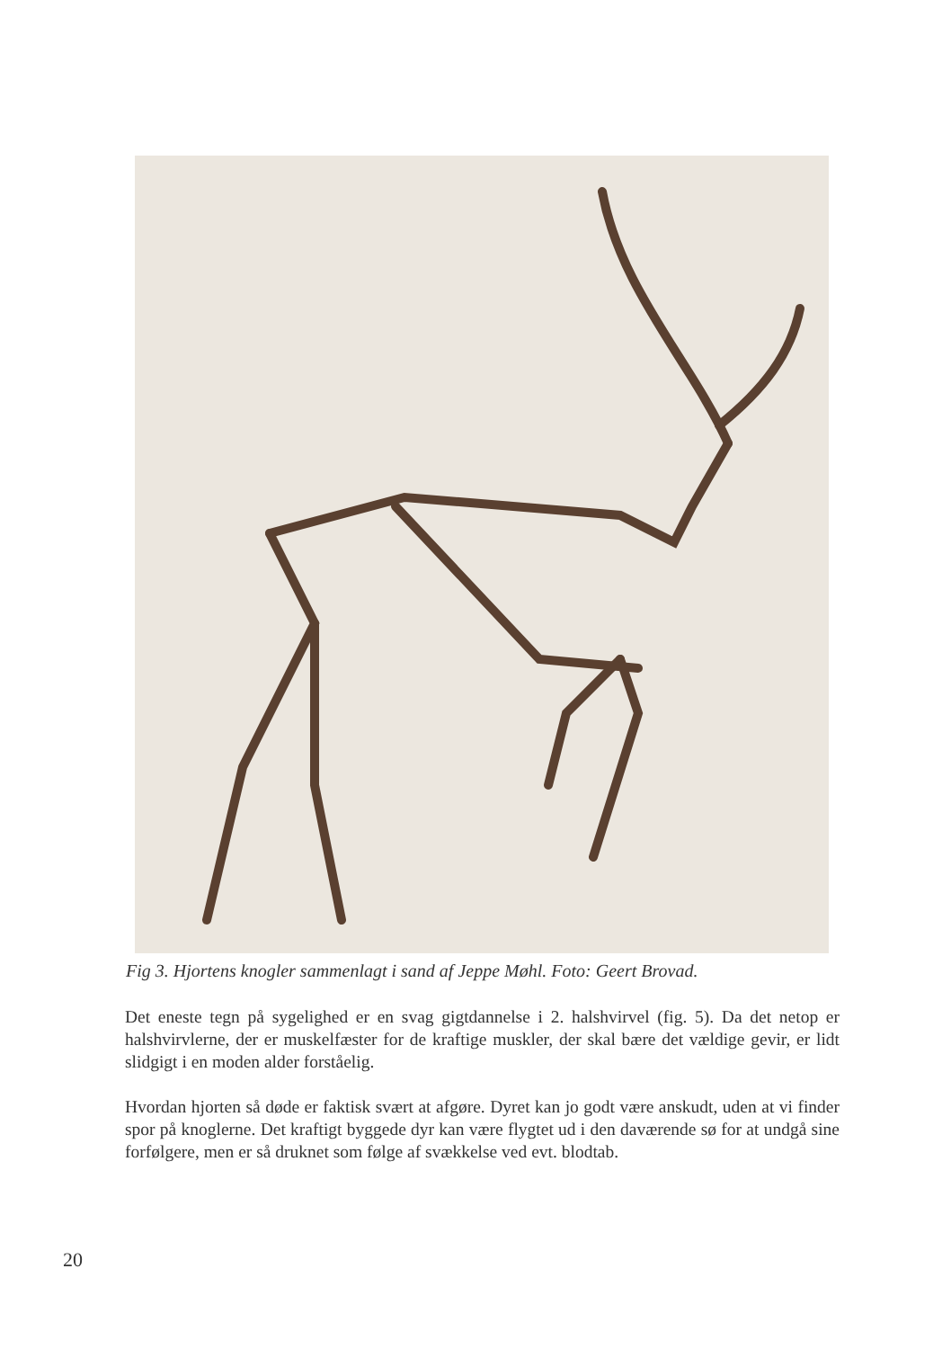Fig 3. Hjortens knogler sammenlagt i sand af Jeppe Møhl. Foto: Geert Brovad.
Det eneste tegn på sygelighed er en svag gigtdannelse i 2. halshvirvel (fig. 5). Da det netop er halshvirvlerne, der er muskelfæster for de kraftige muskler, der skal bære det vældige gevir, er lidt slidgigt i en moden alder forståelig.
Hvordan hjorten så døde er faktisk svært at afgøre. Dyret kan jo godt være anskudt, uden at vi finder spor på knoglerne. Det kraftigt byggede dyr kan være flygtet ud i den daværende sø for at undgå sine forfølgere, men er så druknet som følge af svækkelse ved evt. blodtab.
20